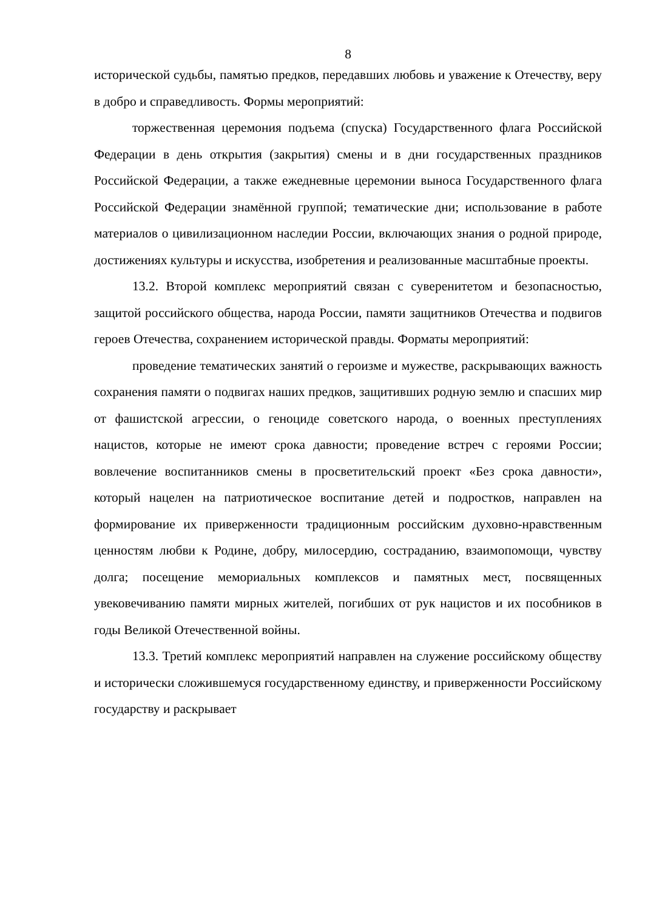8
исторической судьбы, памятью предков, передавших любовь и уважение к Отечеству, веру в добро и справедливость. Формы мероприятий:
торжественная церемония подъема (спуска) Государственного флага Российской Федерации в день открытия (закрытия) смены и в дни государственных праздников Российской Федерации, а также ежедневные церемонии выноса Государственного флага Российской Федерации знамённой группой; тематические дни; использование в работе материалов о цивилизационном наследии России, включающих знания о родной природе, достижениях культуры и искусства, изобретения и реализованные масштабные проекты.
13.2. Второй комплекс мероприятий связан с суверенитетом и безопасностью, защитой российского общества, народа России, памяти защитников Отечества и подвигов героев Отечества, сохранением исторической правды. Форматы мероприятий:
проведение тематических занятий о героизме и мужестве, раскрывающих важность сохранения памяти о подвигах наших предков, защитивших родную землю и спасших мир от фашистской агрессии, о геноциде советского народа, о военных преступлениях нацистов, которые не имеют срока давности; проведение встреч с героями России; вовлечение воспитанников смены в просветительский проект «Без срока давности», который нацелен на патриотическое воспитание детей и подростков, направлен на формирование их приверженности традиционным российским духовно-нравственным ценностям любви к Родине, добру, милосердию, состраданию, взаимопомощи, чувству долга; посещение мемориальных комплексов и памятных мест, посвященных увековечиванию памяти мирных жителей, погибших от рук нацистов и их пособников в годы Великой Отечественной войны.
13.3. Третий комплекс мероприятий направлен на служение российскому обществу и исторически сложившемуся государственному единству, и приверженности Российскому государству и раскрывает